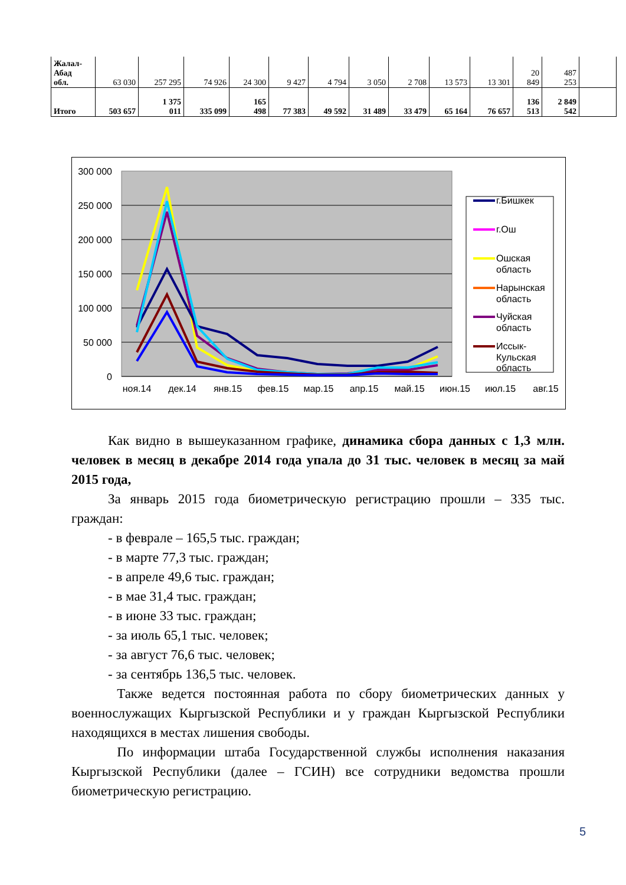| Жалал- Абад обл. | 63 030 | 257 295 | 74 926 | 24 300 | 9 427 | 4 794 | 3 050 | 2 708 | 13 573 | 13 301 | 20 849 | 487 253 | |
| Итого | 503 657 | 1 375 011 | 335 099 | 165 498 | 77 383 | 49 592 | 31 489 | 33 479 | 65 164 | 76 657 | 136 513 | 2 849 542 | |
300 000
250 000
200 000
150 000
100 000
50 000
0
ноя.14
дек.14
янв.15
фев.15
мар.15
апр.15
май.15
июн.15
июл.15
авг.15
сен.15
г.Бишкек
г.Ош
Ошская
область
Нарынская
область
Чуйская
область
Иссык-
Кульская
область
сен.15
Как видно в вышеуказанном графике, динамика сбора данных с 1,3 млн. человек в месяц в декабре 2014 года упала до 31 тыс. человек в месяц за май 2015 года,
За январь 2015 года биометрическую регистрацию прошли – 335 тыс. граждан:
- в феврале – 165,5 тыс. граждан;
- в марте 77,3 тыс. граждан;
- в апреле 49,6 тыс. граждан;
- в мае 31,4 тыс. граждан;
- в июне 33 тыс. граждан;
- за июль 65,1 тыс. человек;
- за август 76,6 тыс. человек;
- за сентябрь 136,5 тыс. человек.
Также ведется постоянная работа по сбору биометрических данных у военнослужащих Кыргызской Республики и у граждан Кыргызской Республики находящихся в местах лишения свободы.
По информации штаба Государственной службы исполнения наказания Кыргызской Республики (далее – ГСИН) все сотрудники ведомства прошли биометрическую регистрацию.
5